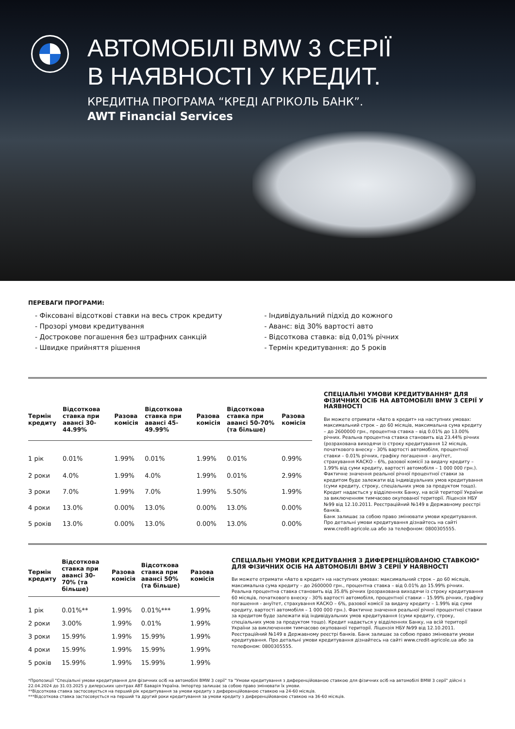АВТОМОБІЛІ BMW 3 СЕРІЇ
В НАЯВНОСТІ У КРЕДИТ.
КРЕДИТНА ПРОГРАМА “КРЕДІ АГРІКОЛЬ БАНК”.
AWT Financial Services
ПЕРЕВАГИ ПРОГРАМИ:
- Фіксовані відсоткові ставки на весь строк кредиту
- Прозорі умови кредитування
- Дострокове погашення без штрафних санкцій
- Швидке прийняття рішення
- Індивідуальний підхід до кожного
- Аванс: від 30% вартості авто
- Відсоткова ставка: від 0,01% річних
- Термін кредитування: до 5 років
| Термін кредиту | Відсоткова ставка при авансі 30-44.99% | Разова комісія | Відсоткова ставка при авансі 45-49.99% | Разова комісія | Відсоткова ставка при авансі 50-70% (та більше) | Разова комісія |
| --- | --- | --- | --- | --- | --- | --- |
| 1 рік | 0.01% | 1.99% | 0.01% | 1.99% | 0.01% | 0.99% |
| 2 роки | 4.0% | 1.99% | 4.0% | 1.99% | 0.01% | 2.99% |
| 3 роки | 7.0% | 1.99% | 7.0% | 1.99% | 5.50% | 1.99% |
| 4 роки | 13.0% | 0.00% | 13.0% | 0.00% | 13.0% | 0.00% |
| 5 років | 13.0% | 0.00% | 13.0% | 0.00% | 13.0% | 0.00% |
СПЕЦІАЛЬНІ УМОВИ КРЕДИТУВАННЯ* ДЛЯ ФІЗИЧНИХ ОСІБ НА АВТОМОБІЛІ BMW 3 СЕРІЇ У НАЯВНОСТІ
Ви можете отримати «Авто в кредит» на наступних умовах: максимальний строк – до 60 місяців, максимальна сума кредиту – до 2600000 грн., процентна ставка – від 0.01% до 13.00% річних. Реальна процентна ставка становить від 23.44% річних (розрахована виходячи із строку кредитування 12 місяців, початкового внеску - 30% вартості автомобіля, процентної ставки – 0.01% річних, графіку погашення - ануїтет, страхування КАСКО – 6%, разової комісії за видачу кредиту – 1.99% від суми кредиту, вартості автомобіля – 1 000 000 грн.). Фактичне значення реальної річної процентної ставки за кредитом буде залежати від індивідуальних умов кредитування (суми кредиту, строку, спеціальних умов за продуктом тощо). Кредит надається у відділеннях Банку, на всій території України за виключенням тимчасово окупованої території. Ліцензія НБУ №99 від 12.10.2011. Реєстраційний №149 в Державному реєстрі банків.
Банк залишає за собою право змінювати умови кредитування. Про детальні умови кредитування дізнайтесь на сайті www.credit-agricole.ua або за телефоном: 0800305555.
| Термін кредиту | Відсоткова ставка при авансі 30-70% (та більше) | Разова комісія | Відсоткова ставка при авансі 50% (та більше) | Разова комісія |
| --- | --- | --- | --- | --- |
| 1 рік | 0.01%** | 1.99% | 0.01%*** | 1.99% |
| 2 роки | 3.00% | 1.99% | 0.01% | 1.99% |
| 3 роки | 15.99% | 1.99% | 15.99% | 1.99% |
| 4 роки | 15.99% | 1.99% | 15.99% | 1.99% |
| 5 років | 15.99% | 1.99% | 15.99% | 1.99% |
СПЕЦІАЛЬНІ УМОВИ КРЕДИТУВАННЯ З ДИФЕРЕНЦІЙОВАНОЮ СТАВКОЮ* ДЛЯ ФІЗИЧНИХ ОСІБ НА АВТОМОБІЛІ BMW 3 СЕРІЇ У НАЯВНОСТІ
Ви можете отримати «Авто в кредит» на наступних умовах: максимальний строк – до 60 місяців, максимальна сума кредиту – до 2600000 грн., процентна ставка – від 0.01% до 15.99% річних. Реальна процентна ставка становить від 35.8% річних (розрахована виходячи із строку кредитування 60 місяців, початкового внеску - 30% вартості автомобіля, процентної ставки – 15.99% річних, графіку погашення - ануїтет, страхування КАСКО – 6%, разової комісії за видачу кредиту – 1.99% від суми кредиту, вартості автомобіля – 1 000 000 грн.). Фактичне значення реальної річної процентної ставки за кредитом буде залежати від індивідуальних умов кредитування (суми кредиту, строку, спеціальних умов за продуктом тощо). Кредит надається у відділеннях Банку, на всій території України за виключенням тимчасово окупованої території. Ліцензія НБУ №99 від 12.10.2011. Реєстраційний №149 в Державному реєстрі банків. Банк залишає за собою право змінювати умови кредитування. Про детальні умови кредитування дізнайтесь на сайті www.credit-agricole.ua або за телефоном: 0800305555.
*Пропозиції "Спеціальні умови кредитування для фізичних осіб на автомобілі BMW 3 серії" та "Умови кредитування з диференційованою ставкою для фізичних осіб на автомобілі BMW 3 серії" дійсні з 22.04.2024 до 31.03.2025 у дилерських центрах АВТ Баварія Україна. Імпортер залишає за собою право змінювати їх умови.
**Відсоткова ставка застосовується на перший рік кредитування за умови кредиту з диференційованою ставкою на 24-60 місяців.
***Відсоткова ставка застосовується на перший та другий роки кредитування за умови кредиту з диференційованою ставкою на 36-60 місяців.